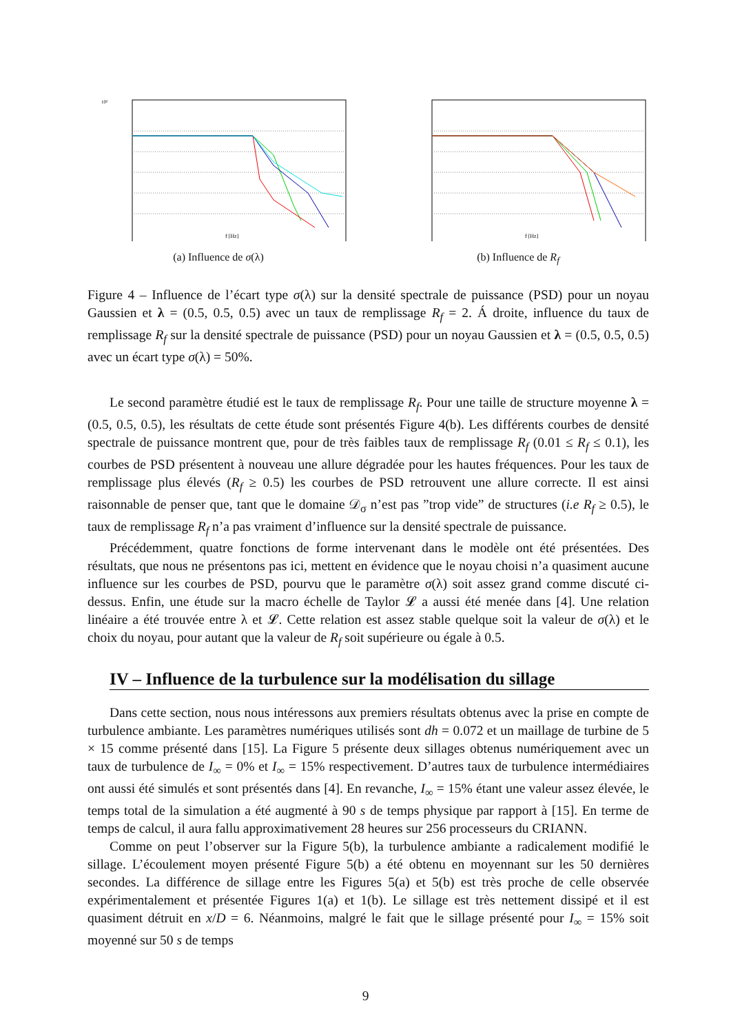10²
f [Hz]
(a) Influence de σ(λ)
f [Hz]
(b) Influence de R<sub>f</sub>
Figure 4 – Influence de l’écart type σ(λ) sur la densité spectrale de puissance (PSD) pour un noyau Gaussien et λ = (0.5, 0.5, 0.5) avec un taux de remplissage R<sub>f</sub> = 2. Á droite, influence du taux de remplissage R<sub>f</sub> sur la densité spectrale de puissance (PSD) pour un noyau Gaussien et λ = (0.5, 0.5, 0.5) avec un écart type σ(λ) = 50%.
Le second paramètre étudié est le taux de remplissage R<sub>f</sub>. Pour une taille de structure moyenne λ = (0.5, 0.5, 0.5), les résultats de cette étude sont présentés Figure 4(b). Les différents courbes de densité spectrale de puissance montrent que, pour de très faibles taux de remplissage R<sub>f</sub> (0.01 ≤ R<sub>f</sub> ≤ 0.1), les courbes de PSD présentent à nouveau une allure dégradée pour les hautes fréquences. Pour les taux de remplissage plus élevés (R<sub>f</sub> ≥ 0.5) les courbes de PSD retrouvent une allure correcte. Il est ainsi raisonnable de penser que, tant que le domaine 𝒟<sub>σ</sub> n’est pas ”trop vide” de structures (i.e R<sub>f</sub> ≥ 0.5), le taux de remplissage R<sub>f</sub> n’a pas vraiment d’influence sur la densité spectrale de puissance.
Précédemment, quatre fonctions de forme intervenant dans le modèle ont été présentées. Des résultats, que nous ne présentons pas ici, mettent en évidence que le noyau choisi n’a quasiment aucune influence sur les courbes de PSD, pourvu que le paramètre σ(λ) soit assez grand comme discuté ci-dessus. Enfin, une étude sur la macro échelle de Taylor 𝓛 a aussi été menée dans [4]. Une relation linéaire a été trouvée entre λ et 𝓛. Cette relation est assez stable quelque soit la valeur de σ(λ) et le choix du noyau, pour autant que la valeur de R<sub>f</sub> soit supérieure ou égale à 0.5.
IV – Influence de la turbulence sur la modélisation du sillage
Dans cette section, nous nous intéressons aux premiers résultats obtenus avec la prise en compte de turbulence ambiante. Les paramètres numériques utilisés sont dh = 0.072 et un maillage de turbine de 5 × 15 comme présenté dans [15]. La Figure 5 présente deux sillages obtenus numériquement avec un taux de turbulence de I<sub>∞</sub> = 0% et I<sub>∞</sub> = 15% respectivement. D’autres taux de turbulence intermédiaires ont aussi été simulés et sont présentés dans [4]. En revanche, I<sub>∞</sub> = 15% étant une valeur assez élevée, le temps total de la simulation a été augmenté à 90 s de temps physique par rapport à [15]. En terme de temps de calcul, il aura fallu approximativement 28 heures sur 256 processeurs du CRIANN.
Comme on peut l’observer sur la Figure 5(b), la turbulence ambiante a radicalement modifié le sillage. L’écoulement moyen présenté Figure 5(b) a été obtenu en moyennant sur les 50 dernières secondes. La différence de sillage entre les Figures 5(a) et 5(b) est très proche de celle observée expérimentalement et présentée Figures 1(a) et 1(b). Le sillage est très nettement dissipé et il est quasiment détruit en x/D = 6. Néanmoins, malgré le fait que le sillage présenté pour I<sub>∞</sub> = 15% soit moyenné sur 50 s de temps
9